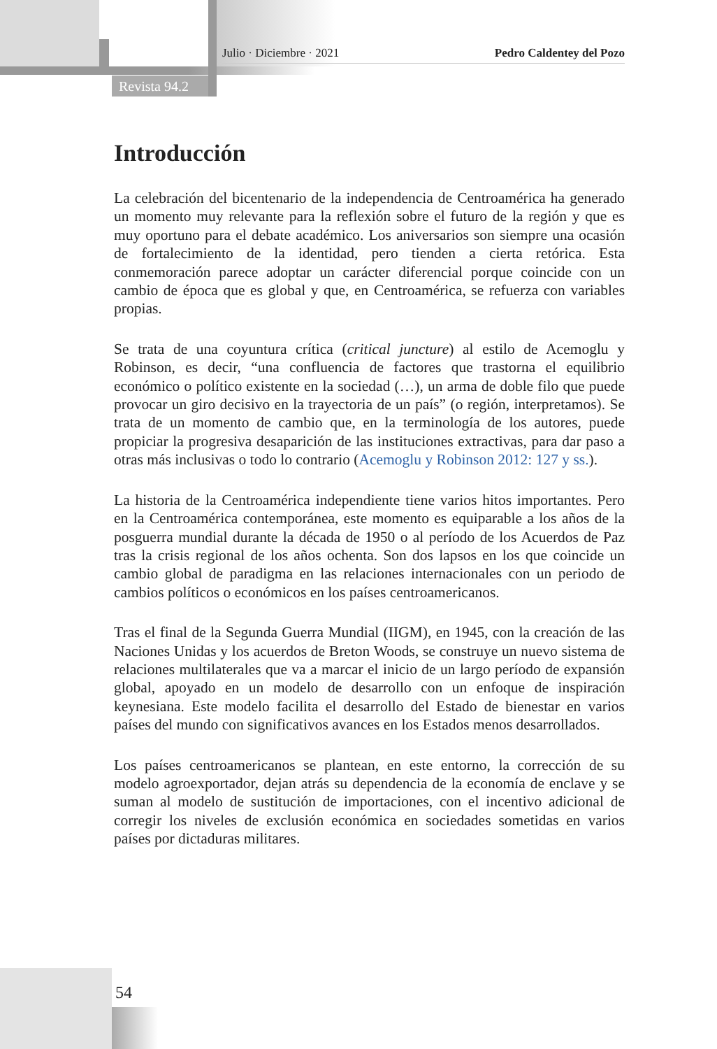Julio · Diciembre · 2021 Pedro Caldentey del Pozo
Revista 94.2
Introducción
La celebración del bicentenario de la independencia de Centroamérica ha generado un momento muy relevante para la reflexión sobre el futuro de la región y que es muy oportuno para el debate académico. Los aniversarios son siempre una ocasión de fortalecimiento de la identidad, pero tienden a cierta retórica. Esta conmemoración parece adoptar un carácter diferencial porque coincide con un cambio de época que es global y que, en Centroamérica, se refuerza con variables propias.
Se trata de una coyuntura crítica (critical juncture) al estilo de Acemoglu y Robinson, es decir, “una confluencia de factores que trastorna el equilibrio económico o político existente en la sociedad (…), un arma de doble filo que puede provocar un giro decisivo en la trayectoria de un país” (o región, interpretamos). Se trata de un momento de cambio que, en la terminología de los autores, puede propiciar la progresiva desaparición de las instituciones extractivas, para dar paso a otras más inclusivas o todo lo contrario (Acemoglu y Robinson 2012: 127 y ss.).
La historia de la Centroamérica independiente tiene varios hitos importantes. Pero en la Centroamérica contemporánea, este momento es equiparable a los años de la posguerra mundial durante la década de 1950 o al período de los Acuerdos de Paz tras la crisis regional de los años ochenta. Son dos lapsos en los que coincide un cambio global de paradigma en las relaciones internacionales con un periodo de cambios políticos o económicos en los países centroamericanos.
Tras el final de la Segunda Guerra Mundial (IIGM), en 1945, con la creación de las Naciones Unidas y los acuerdos de Breton Woods, se construye un nuevo sistema de relaciones multilaterales que va a marcar el inicio de un largo período de expansión global, apoyado en un modelo de desarrollo con un enfoque de inspiración keynesiana. Este modelo facilita el desarrollo del Estado de bienestar en varios países del mundo con significativos avances en los Estados menos desarrollados.
Los países centroamericanos se plantean, en este entorno, la corrección de su modelo agroexportador, dejan atrás su dependencia de la economía de enclave y se suman al modelo de sustitución de importaciones, con el incentivo adicional de corregir los niveles de exclusión económica en sociedades sometidas en varios países por dictaduras militares.
54